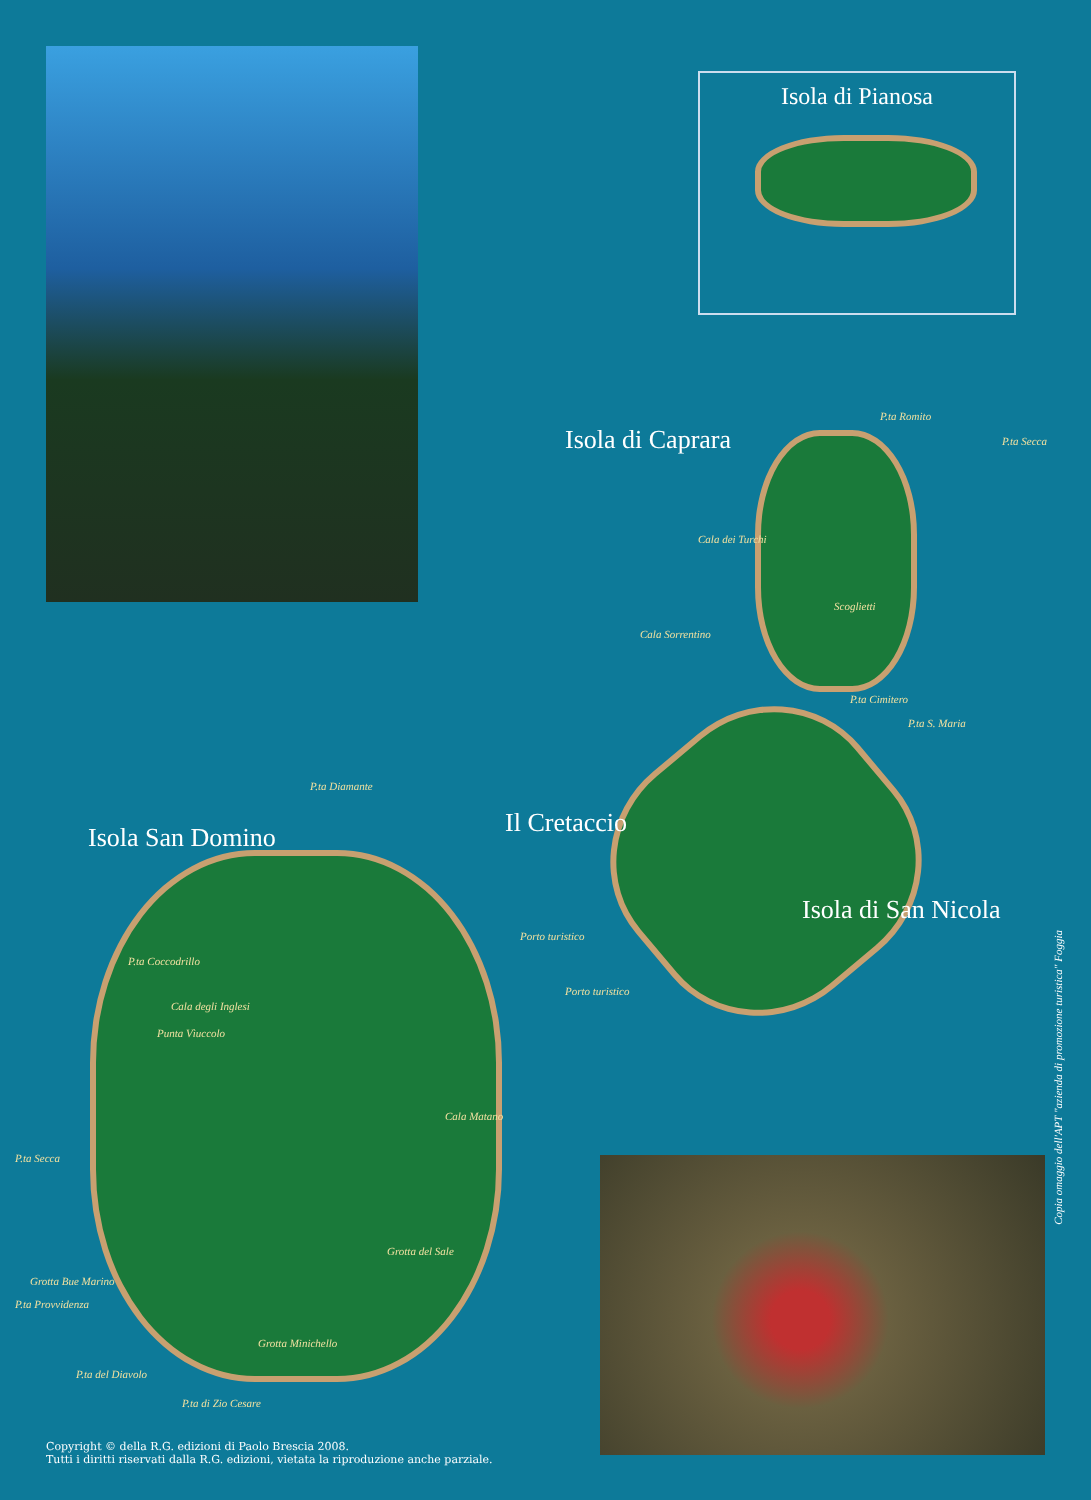Isola di Pianosa
Isola di Caprara
P.ta Romito
P.ta Secca
Cala dei Turchi
Scoglietti
Cala Sorrentino
P.ta Cimitero
P.ta S. Maria
Il Cretaccio
P.ta Diamante
Isola San Domino
Porto turistico
Isola di San Nicola
Porto turistico
P.ta Coccodrillo
Cala degli Inglesi
Punta Vìuccolo
Cala Matano
P.ta Secca
Grotta del Sale
Grotta Bue Marino
P.ta Provvidenza
Grotta Minichello
P.ta del Diavolo
P.ta di Zio Cesare
Copia omaggio dell'APT "azienda di promozione turistica" Foggia
Copyright © della R.G. edizioni di Paolo Brescia 2008.
Tutti i diritti riservati dalla R.G. edizioni, vietata la riproduzione anche parziale.